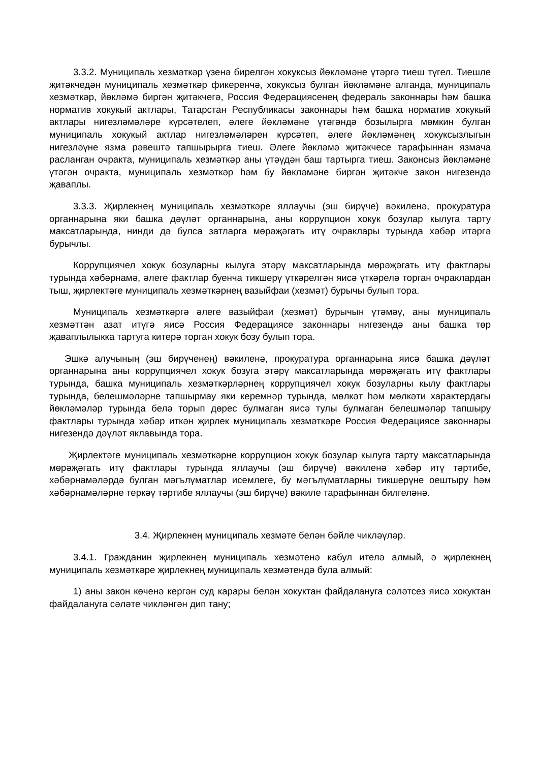3.3.2. Муниципаль хезмәткәр үзенә бирелгән хокуксыз йөкләмәне үтәргә тиеш түгел. Тиешле җитәкчедән муниципаль хезмәткәр фикеренчә, хокуксыз булган йөкләмәне алганда, муниципаль хезмәткәр, йөкләмә биргән җитәкчегә, Россия Федерациясенең федераль законнары һәм башка норматив хокукый актлары, Татарстан Республикасы законнары һәм башка норматив хокукый актлары нигезләмәләре күрсәтелеп, әлеге йөкләмәне үтәгәндә бозылырга мөмкин булган муниципаль хокукый актлар нигезләмәләрен күрсәтеп, әлеге йөкләмәнең хокуксызлыгын нигезләүне язма рәвештә тапшырырга тиеш. Әлеге йөкләмә җитәкчесе тарафыннан язмача расланган очракта, муниципаль хезмәткәр аны үтәүдән баш тартырга тиеш. Законсыз йөкләмәне үтәгән очракта, муниципаль хезмәткәр һәм бу йөкләмәне биргән җитәкче закон нигезендә җаваплы.
3.3.3. Җирлекнең муниципаль хезмәткәре яллаучы (эш бирүче) вәкиленә, прокуратура органнарына яки башка дәүләт органнарына, аны коррупцион хокук бозулар кылуга тарту максатларында, нинди дә булса затларга мөрәҗәгать итү очраклары турында хәбәр итәргә бурычлы.
Коррупциячел хокук бозуларны кылуга этәрү максатларында мөрәҗәгать итү фактлары турында хәбәрнамә, әлеге фактлар буенча тикшерү үткәрелгән яисә үткәрелә торган очраклардан тыш, җирлектәге муниципаль хезмәткәрнең вазыйфаи (хезмәт) бурычы булып тора.
Муниципаль хезмәткәргә әлеге вазыйфаи (хезмәт) бурычын үтәмәү, аны муниципаль хезмәттән азат итүгә яисә Россия Федерациясе законнары нигезендә аны башка төр җаваплылыкка тартуга китерә торган хокук бозу булып тора.
Эшкә алучының (эш бирүченең) вәкиленә, прокуратура органнарына яисә башка дәүләт органнарына аны коррупциячел хокук бозуга этәрү максатларында мөрәҗәгать итү фактлары турында, башка муниципаль хезмәткәрләрнең коррупциячел хокук бозуларны кылу фактлары турында, белешмәләрне тапшырмау яки керемнәр турында, мөлкәт һәм мөлкәти характердагы йөкләмәләр турында белә торып дөрес булмаган яисә тулы булмаган белешмәләр тапшыру фактлары турында хәбәр иткән җирлек муниципаль хезмәткәре Россия Федерациясе законнары нигезендә дәүләт яклавында тора.
Җирлектәге муниципаль хезмәткәрне коррупцион хокук бозулар кылуга тарту максатларында мөрәҗәгать итү фактлары турында яллаучы (эш бирүче) вәкиленә хәбәр итү тәртибе, хәбәрнамәләрдә булган мәгълүматлар исемлеге, бу мәгълүматларны тикшерүне оештыру һәм хәбәрнамәләрне теркәү тәртибе яллаучы (эш бирүче) вәкиле тарафыннан билгеләнә.
3.4. Җирлекнең муниципаль хезмәте белән бәйле чикләүләр.
3.4.1. Гражданин җирлекнең муниципаль хезмәтенә кабул ителә алмый, ә җирлекнең муниципаль хезмәткәре җирлекнең муниципаль хезмәтендә була алмый:
1) аны закон көченә кергән суд карары белән хокуктан файдалануга сәләтсез яисә хокуктан файдалануга сәләте чикләнгән дип тану;